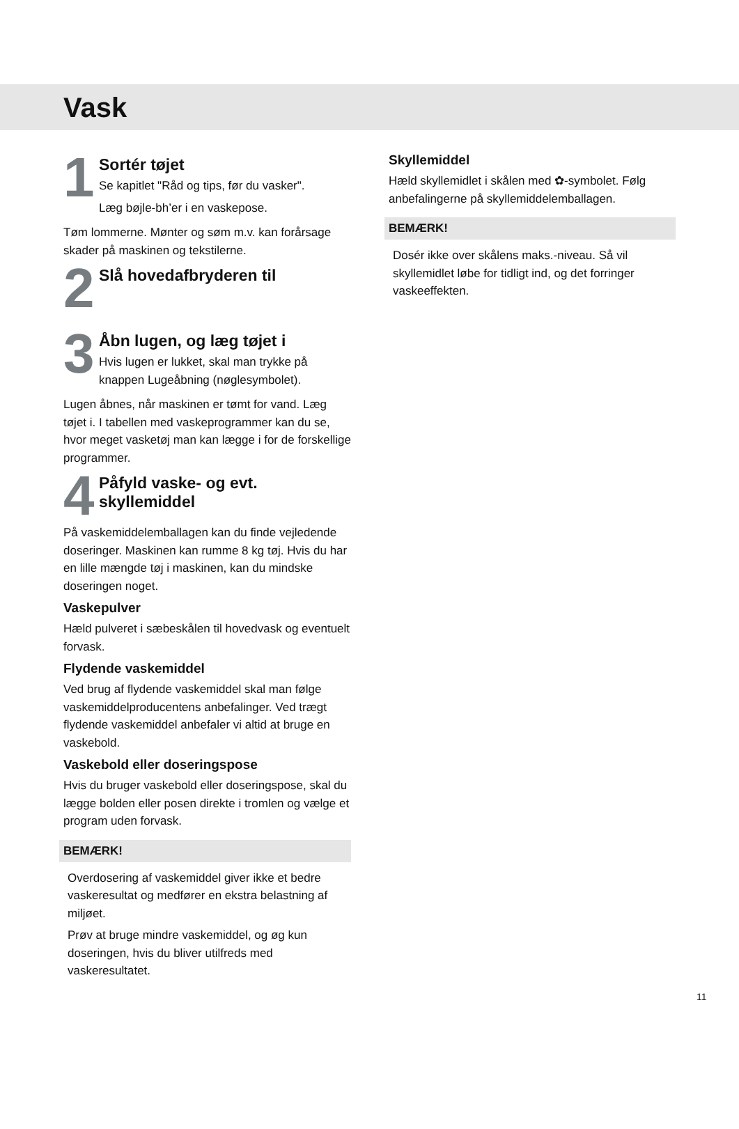Vask
1
Sortér tøjet
Se kapitlet "Råd og tips, før du vasker".
Læg bøjle-bh’er i en vaskepose.
Tøm lommerne. Mønter og søm m.v. kan forårsage skader på maskinen og tekstilerne.
2
Slå hovedafbryderen til
3
Åbn lugen, og læg tøjet i
Hvis lugen er lukket, skal man trykke på knappen Lugeåbning (nøglesymbolet).
Lugen åbnes, når maskinen er tømt for vand. Læg tøjet i. I tabellen med vaskeprogrammer kan du se, hvor meget vasketøj man kan lægge i for de forskellige programmer.
4
Påfyld vaske- og evt. skyllemiddel
På vaskemiddelemballagen kan du finde vejledende doseringer. Maskinen kan rumme 8 kg tøj. Hvis du har en lille mængde tøj i maskinen, kan du mindske doseringen noget.
Vaskepulver
Hæld pulveret i sæbeskålen til hovedvask og eventuelt forvask.
Flydende vaskemiddel
Ved brug af flydende vaskemiddel skal man følge vaskemiddelproducentens anbefalinger. Ved trægt flydende vaskemiddel anbefaler vi altid at bruge en vaskebold.
Vaskebold eller doseringspose
Hvis du bruger vaskebold eller doseringspose, skal du lægge bolden eller posen direkte i tromlen og vælge et program uden forvask.
BEMÆRK!
Overdosering af vaskemiddel giver ikke et bedre vaskeresultat og medfører en ekstra belastning af miljøet.
Prøv at bruge mindre vaskemiddel, og øg kun doseringen, hvis du bliver utilfreds med vaskeresultatet.
Skyllemiddel
Hæld skyllemidlet i skålen med ✿-symbolet. Følg anbefalingerne på skyllemiddelemballagen.
BEMÆRK!
Dosér ikke over skålens maks.-niveau. Så vil skyllemidlet løbe for tidligt ind, og det forringer vaskeeffekten.
11